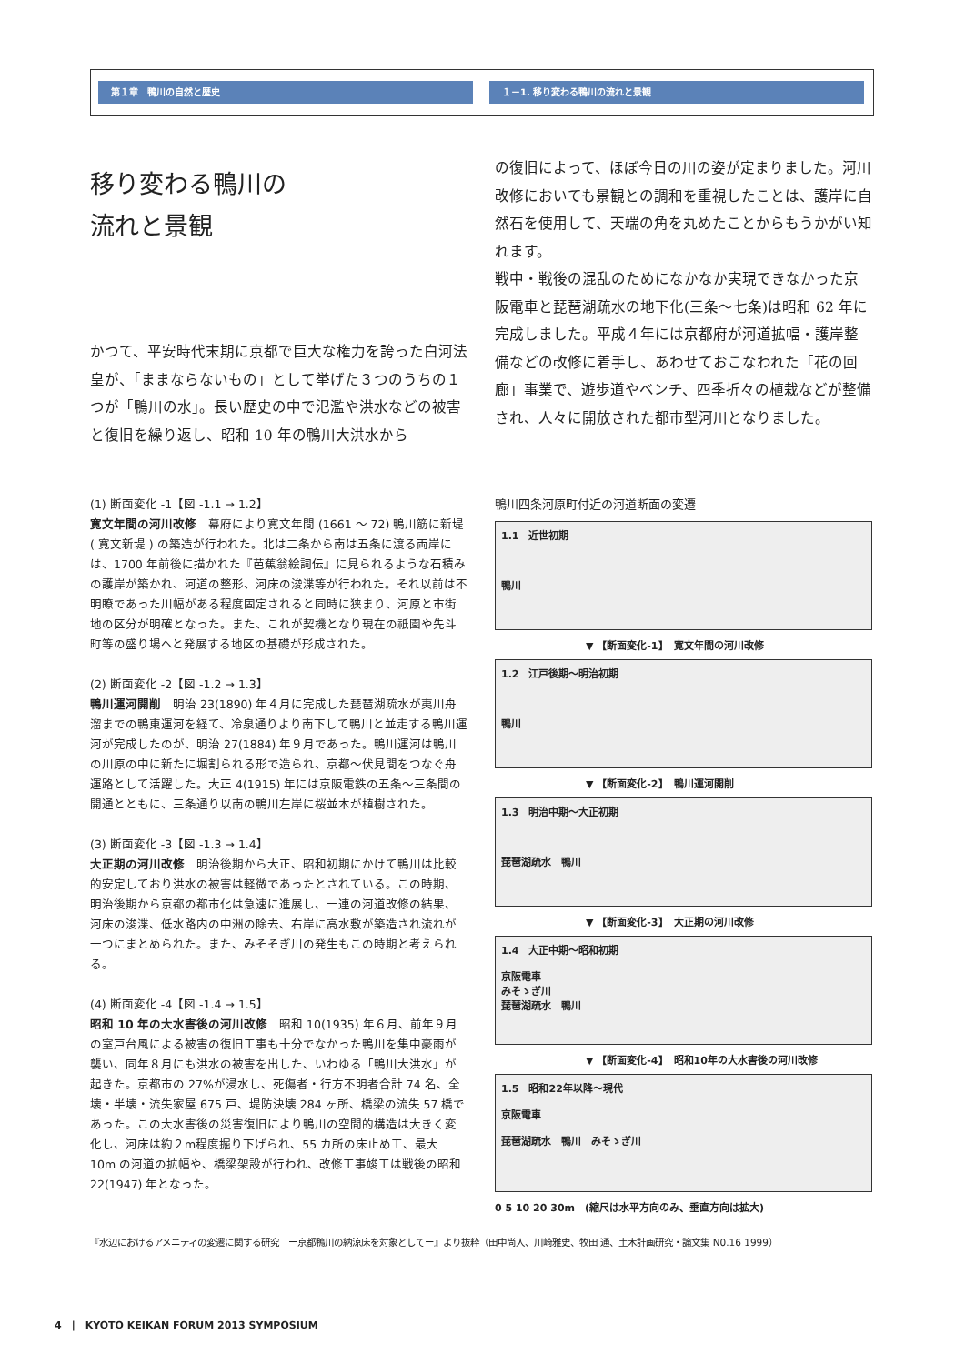第１章　鴨川の自然と歴史 １－1. 移り変わる鴨川の流れと景観
移り変わる鴨川の
流れと景観
かつて、平安時代末期に京都で巨大な権力を誇った白河法皇が、「ままならないもの」として挙げた３つのうちの１つが「鴨川の水」。長い歴史の中で氾濫や洪水などの被害と復旧を繰り返し、昭和 10 年の鴨川大洪水から
の復旧によって、ほぼ今日の川の姿が定まりました。河川改修においても景観との調和を重視したことは、護岸に自然石を使用して、天端の角を丸めたことからもうかがい知れます。
戦中・戦後の混乱のためになかなか実現できなかった京阪電車と琵琶湖疏水の地下化(三条〜七条)は昭和 62 年に完成しました。平成４年には京都府が河道拡幅・護岸整備などの改修に着手し、あわせておこなわれた「花の回廊」事業で、遊歩道やベンチ、四季折々の植栽などが整備され、人々に開放された都市型河川となりました。
(1) 断面変化 -1【図 -1.1 → 1.2】
寛文年間の河川改修　幕府により寛文年間 (1661 〜 72) 鴨川筋に新堤 ( 寛文新堤 ) の築造が行われた。北は二条から南は五条に渡る両岸には、1700 年前後に描かれた『芭蕉翁絵詞伝』に見られるような石積みの護岸が築かれ、河道の整形、河床の浚渫等が行われた。それ以前は不明瞭であった川幅がある程度固定されると同時に狭まり、河原と市街地の区分が明確となった。また、これが契機となり現在の祇園や先斗町等の盛り場へと発展する地区の基礎が形成された。
(2) 断面変化 -2【図 -1.2 → 1.3】
鴨川運河開削　明治 23(1890) 年４月に完成した琵琶湖疏水が夷川舟溜までの鴨東運河を経て、冷泉通りより南下して鴨川と並走する鴨川運河が完成したのが、明治 27(1884) 年９月であった。鴨川運河は鴨川の川原の中に新たに堀割られる形で造られ、京都〜伏見間をつなぐ舟運路として活躍した。大正 4(1915) 年には京阪電鉄の五条〜三条間の開通とともに、三条通り以南の鴨川左岸に桜並木が植樹された。
(3) 断面変化 -3【図 -1.3 → 1.4】
大正期の河川改修　明治後期から大正、昭和初期にかけて鴨川は比較的安定しており洪水の被害は軽微であったとされている。この時期、明治後期から京都の都市化は急速に進展し、一連の河道改修の結果、河床の浚渫、低水路内の中洲の除去、右岸に高水敷が築造され流れが一つにまとめられた。また、みそそぎ川の発生もこの時期と考えられる。
(4) 断面変化 -4【図 -1.4 → 1.5】
昭和 10 年の大水害後の河川改修　昭和 10(1935) 年６月、前年９月の室戸台風による被害の復旧工事も十分でなかった鴨川を集中豪雨が襲い、同年８月にも洪水の被害を出した、いわゆる「鴨川大洪水」が起きた。京都市の 27%が浸水し、死傷者・行方不明者合計 74 名、全壊・半壊・流失家屋 675 戸、堤防決壊 284 ヶ所、橋梁の流失 57 橋であった。この大水害後の災害復旧により鴨川の空間的構造は大きく変化し、河床は約２m程度掘り下げられ、55 カ所の床止め工、最大 10m の河道の拡幅や、橋梁架設が行われ、改修工事竣工は戦後の昭和 22(1947) 年となった。
鴨川四条河原町付近の河道断面の変遷
1.1　近世初期
鴨川
▼ 【断面変化-1】　寛文年間の河川改修
1.2　江戸後期〜明治初期
鴨川
▼ 【断面変化-2】　鴨川運河開削
1.3　明治中期〜大正初期
琵琶湖疏水　鴨川
▼ 【断面変化-3】　大正期の河川改修
1.4　大正中期〜昭和初期
京阪電車
みそゝぎ川
琵琶湖疏水　鴨川
▼ 【断面変化-4】　昭和10年の大水害後の河川改修
1.5　昭和22年以降〜現代
京阪電車
琵琶湖疏水　鴨川　みそゝぎ川
0 5 10 20 30m　(縮尺は水平方向のみ、垂直方向は拡大)
『水辺におけるアメニティの変遷に関する研究　ー京都鴨川の納涼床を対象としてー』より抜粋（田中尚人、川崎雅史、牧田 通、土木計画研究・論文集 N0.16 1999）
4　|　KYOTO KEIKAN FORUM 2013 SYMPOSIUM